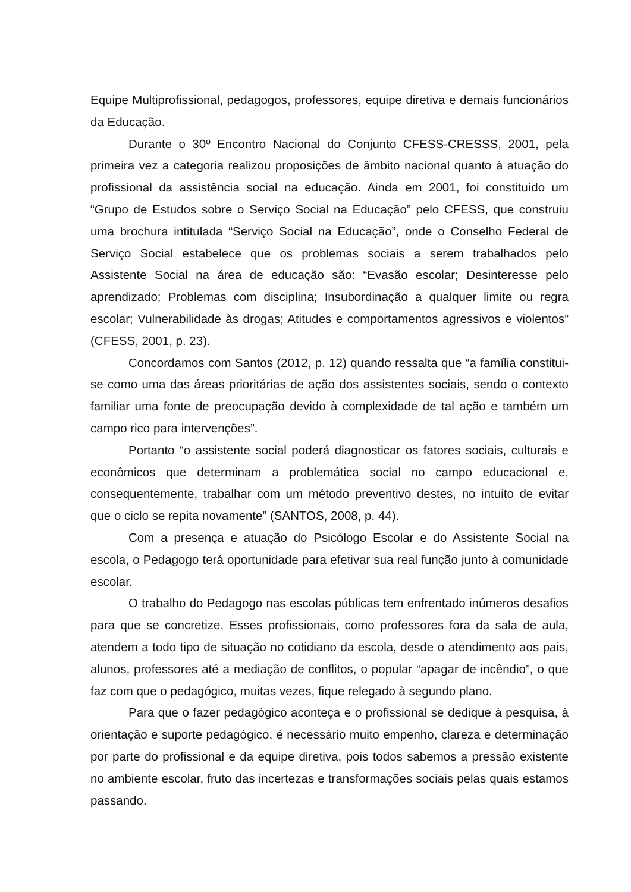Equipe Multiprofissional, pedagogos, professores, equipe diretiva e demais funcionários da Educação.
Durante o 30º Encontro Nacional do Conjunto CFESS-CRESSS, 2001, pela primeira vez a categoria realizou proposições de âmbito nacional quanto à atuação do profissional da assistência social na educação. Ainda em 2001, foi constituído um “Grupo de Estudos sobre o Serviço Social na Educação” pelo CFESS, que construiu uma brochura intitulada “Serviço Social na Educação”, onde o Conselho Federal de Serviço Social estabelece que os problemas sociais a serem trabalhados pelo Assistente Social na área de educação são: “Evasão escolar; Desinteresse pelo aprendizado; Problemas com disciplina; Insubordinação a qualquer limite ou regra escolar; Vulnerabilidade às drogas; Atitudes e comportamentos agressivos e violentos” (CFESS, 2001, p. 23).
Concordamos com Santos (2012, p. 12) quando ressalta que “a família constitui-se como uma das áreas prioritárias de ação dos assistentes sociais, sendo o contexto familiar uma fonte de preocupação devido à complexidade de tal ação e também um campo rico para intervenções”.
Portanto “o assistente social poderá diagnosticar os fatores sociais, culturais e econômicos que determinam a problemática social no campo educacional e, consequentemente, trabalhar com um método preventivo destes, no intuito de evitar que o ciclo se repita novamente” (SANTOS, 2008, p. 44).
Com a presença e atuação do Psicólogo Escolar e do Assistente Social na escola, o Pedagogo terá oportunidade para efetivar sua real função junto à comunidade escolar.
O trabalho do Pedagogo nas escolas públicas tem enfrentado inúmeros desafios para que se concretize. Esses profissionais, como professores fora da sala de aula, atendem a todo tipo de situação no cotidiano da escola, desde o atendimento aos pais, alunos, professores até a mediação de conflitos, o popular “apagar de incêndio”, o que faz com que o pedagógico, muitas vezes, fique relegado à segundo plano.
Para que o fazer pedagógico aconteça e o profissional se dedique à pesquisa, à orientação e suporte pedagógico, é necessário muito empenho, clareza e determinação por parte do profissional e da equipe diretiva, pois todos sabemos a pressão existente no ambiente escolar, fruto das incertezas e transformações sociais pelas quais estamos passando.